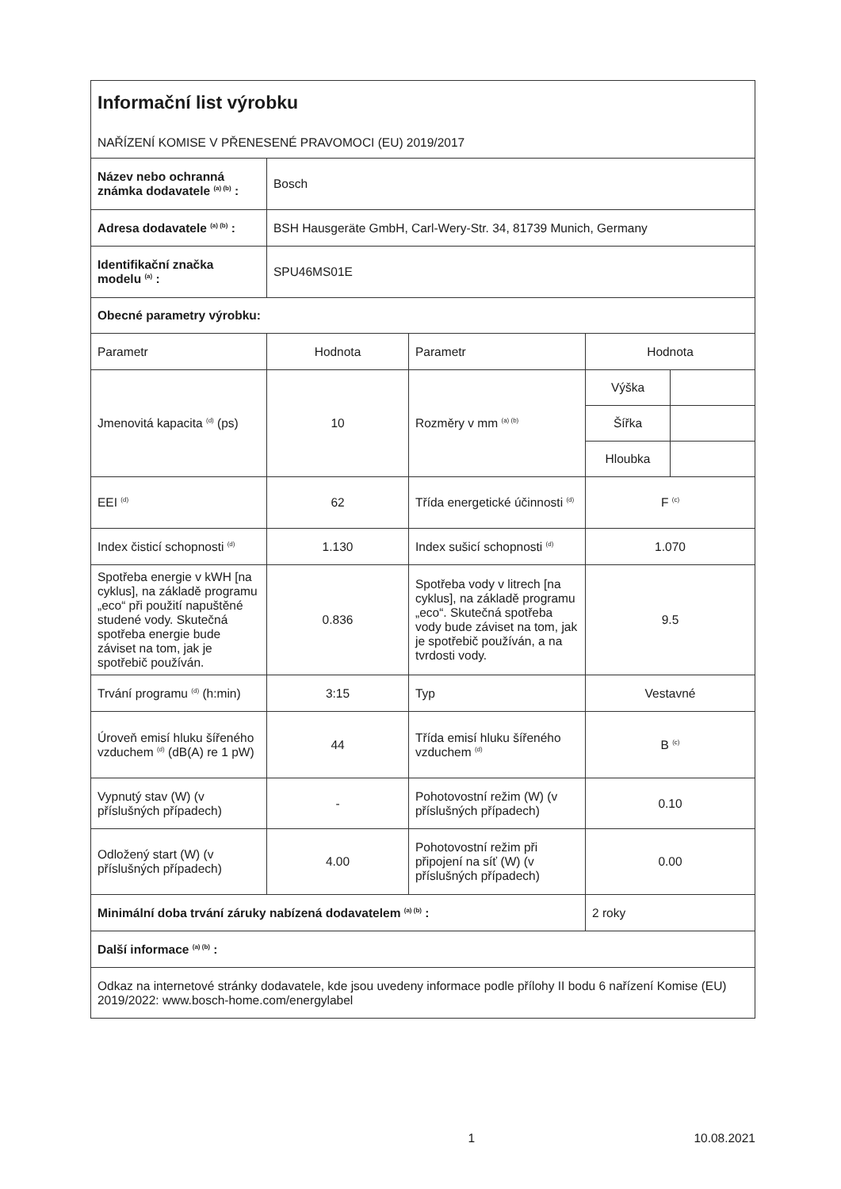| Informační list výrobku NAŘÍZENÍ KOMISE V PŘENESENÉ PRAVOMOCI (EU) 2019/2017 | | | | |
| Název nebo ochranná známka dodavatele <sup>(a) (b)</sup> : | Bosch | | | |
| Adresa dodavatele <sup>(a) (b)</sup> : | BSH Hausgeräte GmbH, Carl-Wery-Str. 34, 81739 Munich, Germany | | | |
| Identifikační značka modelu <sup>(a)</sup> : | SPU46MS01E | | | |
| Obecné parametry výrobku: | | | | |
| Parametr | Hodnota | Parametr | Hodnota | |
| Jmenovitá kapacita <sup>(d)</sup> (ps) | 10 | Rozměry v mm <sup>(a) (b)</sup> | Výška | |
| | | | Šířka | |
| | | | Hloubka | |
| EEI <sup>(d)</sup> | 62 | Třída energetické účinnosti <sup>(d)</sup> | F <sup>(c)</sup> | |
| Index čisticí schopnosti <sup>(d)</sup> | 1.130 | Index sušicí schopnosti <sup>(d)</sup> | 1.070 | |
| Spotřeba energie v kWH [na cyklus], na základě programu „eco“ při použití napuštěné studené vody. Skutečná spotřeba energie bude záviset na tom, jak je spotřebič používán. | 0.836 | Spotřeba vody v litrech [na cyklus], na základě programu „eco“. Skutečná spotřeba vody bude záviset na tom, jak je spotřebič používán, a na tvrdosti vody. | 9.5 | |
| Trvání programu <sup>(d)</sup> (h:min) | 3:15 | Typ | Vestavné | |
| Úroveň emisí hluku šířeného vzduchem <sup>(d)</sup> (dB(A) re 1 pW) | 44 | Třída emisí hluku šířeného vzduchem <sup>(d)</sup> | B <sup>(c)</sup> | |
| Vypnutý stav (W) (v příslušných případech) | - | Pohotovostní režim (W) (v příslušných případech) | 0.10 | |
| Odložený start (W) (v příslušných případech) | 4.00 | Pohotovostní režim při připojení na síť (W) (v příslušných případech) | 0.00 | |
| Minimální doba trvání záruky nabízená dodavatelem <sup>(a) (b)</sup> : | | | 2 roky | |
| Další informace <sup>(a) (b)</sup> : | | | | |
| Odkaz na internetové stránky dodavatele, kde jsou uvedeny informace podle přílohy II bodu 6 nařízení Komise (EU) 2019/2022: www.bosch-home.com/energylabel | | | | |
1 10.08.2021